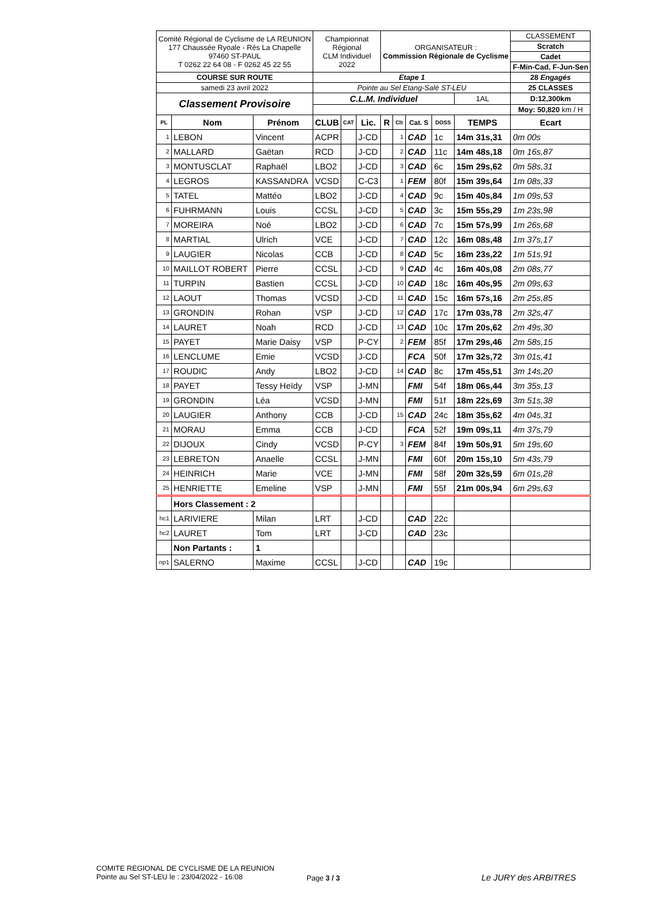| Comité Régional de Cyclisme de LA REUNION 177 Chaussée Ryoale - Rés La Chapelle 97460 ST-PAUL T 0262 22 64 08 - F 0262 45 22 55 | | | Championnat Régional CLM Individuel 2022 | | | ORGANISATEUR : Commission Régionale de Cyclisme | | | | | CLASSEMENT |
| | | | | | | | | | | | Scratch |
| | | | | | | | | | | | Cadet |
| | | | | | | | | | | | F-Min-Cad, F-Jun-Sen |
| COURSE SUR ROUTE | | | Etape 1 | | | | | | | | 28 Engagés |
| samedi 23 avril 2022 | | | Pointe au Sel Etang-Salé ST-LEU | | | | | | | | 25 CLASSES |
| Classement Provisoire | | | C.L.M. Individuel | | | | | | | 1AL | D:12,300km |
| | | | | | | | | | | | Moy: 50,820 km / H |
| PL | Nom | Prénom | CLUB | CAT | Lic. | R | Clt | Cat. S | DOSS | TEMPS | Ecart |
| 1 | LEBON | Vincent | ACPR | | J-CD | | 1 | CAD | 1c | 14m 31s,31 | 0m 00s |
| 2 | MALLARD | Gaëtan | RCD | | J-CD | | 2 | CAD | 11c | 14m 48s,18 | 0m 16s,87 |
| 3 | MONTUSCLAT | Raphaël | LBO2 | | J-CD | | 3 | CAD | 6c | 15m 29s,62 | 0m 58s,31 |
| 4 | LEGROS | KASSANDRA | VCSD | | C-C3 | | 1 | FEM | 80f | 15m 39s,64 | 1m 08s,33 |
| 5 | TATEL | Mattéo | LBO2 | | J-CD | | 4 | CAD | 9c | 15m 40s,84 | 1m 09s,53 |
| 6 | FUHRMANN | Louis | CCSL | | J-CD | | 5 | CAD | 3c | 15m 55s,29 | 1m 23s,98 |
| 7 | MOREIRA | Noé | LBO2 | | J-CD | | 6 | CAD | 7c | 15m 57s,99 | 1m 26s,68 |
| 8 | MARTIAL | Ulrich | VCE | | J-CD | | 7 | CAD | 12c | 16m 08s,48 | 1m 37s,17 |
| 9 | LAUGIER | Nicolas | CCB | | J-CD | | 8 | CAD | 5c | 16m 23s,22 | 1m 51s,91 |
| 10 | MAILLOT ROBERT | Pierre | CCSL | | J-CD | | 9 | CAD | 4c | 16m 40s,08 | 2m 08s,77 |
| 11 | TURPIN | Bastien | CCSL | | J-CD | | 10 | CAD | 18c | 16m 40s,95 | 2m 09s,63 |
| 12 | LAOUT | Thomas | VCSD | | J-CD | | 11 | CAD | 15c | 16m 57s,16 | 2m 25s,85 |
| 13 | GRONDIN | Rohan | VSP | | J-CD | | 12 | CAD | 17c | 17m 03s,78 | 2m 32s,47 |
| 14 | LAURET | Noah | RCD | | J-CD | | 13 | CAD | 10c | 17m 20s,62 | 2m 49s,30 |
| 15 | PAYET | Marie Daisy | VSP | | P-CY | | 2 | FEM | 85f | 17m 29s,46 | 2m 58s,15 |
| 16 | LENCLUME | Emie | VCSD | | J-CD | | | FCA | 50f | 17m 32s,72 | 3m 01s,41 |
| 17 | ROUDIC | Andy | LBO2 | | J-CD | | 14 | CAD | 8c | 17m 45s,51 | 3m 14s,20 |
| 18 | PAYET | Tessy Heïdy | VSP | | J-MN | | | FMI | 54f | 18m 06s,44 | 3m 35s,13 |
| 19 | GRONDIN | Léa | VCSD | | J-MN | | | FMI | 51f | 18m 22s,69 | 3m 51s,38 |
| 20 | LAUGIER | Anthony | CCB | | J-CD | | 15 | CAD | 24c | 18m 35s,62 | 4m 04s,31 |
| 21 | MORAU | Emma | CCB | | J-CD | | | FCA | 52f | 19m 09s,11 | 4m 37s,79 |
| 22 | DIJOUX | Cindy | VCSD | | P-CY | | 3 | FEM | 84f | 19m 50s,91 | 5m 19s,60 |
| 23 | LEBRETON | Anaelle | CCSL | | J-MN | | | FMI | 60f | 20m 15s,10 | 5m 43s,79 |
| 24 | HEINRICH | Marie | VCE | | J-MN | | | FMI | 58f | 20m 32s,59 | 6m 01s,28 |
| 25 | HENRIETTE | Emeline | VSP | | J-MN | | | FMI | 55f | 21m 00s,94 | 6m 29s,63 |
| | Hors Classement : 2 | | | | | | | | | | |
| hc1 | LARIVIERE | Milan | LRT | | J-CD | | | CAD | 22c | | |
| hc2 | LAURET | Tom | LRT | | J-CD | | | CAD | 23c | | |
| | Non Partants : | 1 | | | | | | | | | |
| np1 | SALERNO | Maxime | CCSL | | J-CD | | | CAD | 19c | | |
COMITE REGIONAL DE CYCLISME DE LA REUNION
Pointe au Sel ST-LEU le : 23/04/2022 - 16:08
Page 3 / 3 Le JURY des ARBITRES